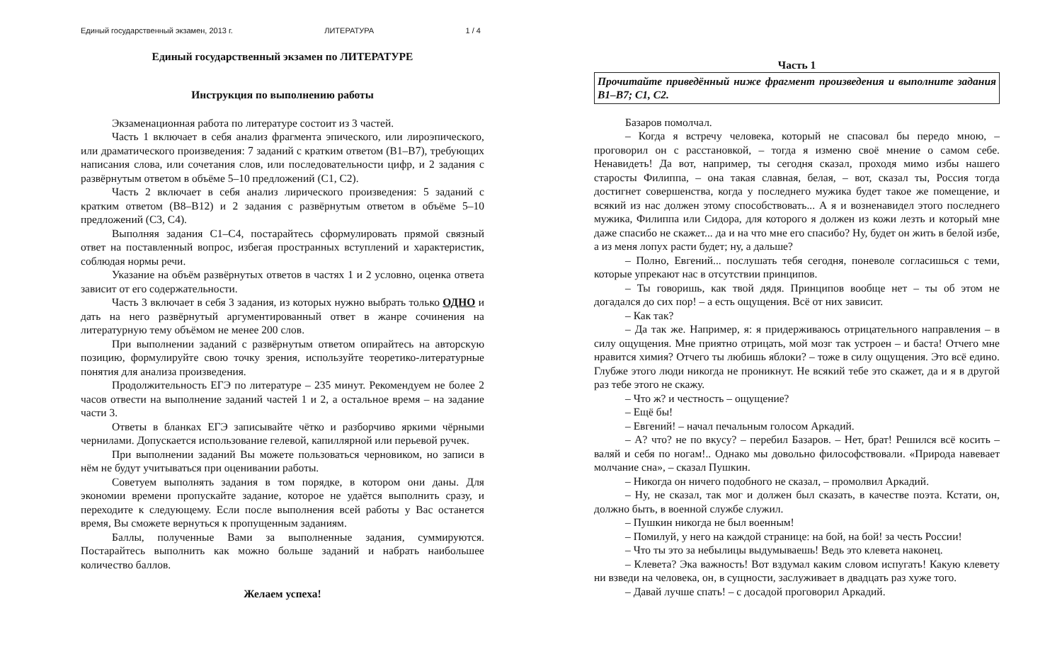Единый государственный экзамен, 2013 г. ЛИТЕРАТУРА 1 / 4
Единый государственный экзамен по ЛИТЕРАТУРЕ
Инструкция по выполнению работы
Экзаменационная работа по литературе состоит из 3 частей.
Часть 1 включает в себя анализ фрагмента эпического, или лироэпического, или драматического произведения: 7 заданий с кратким ответом (В1–В7), требующих написания слова, или сочетания слов, или последовательности цифр, и 2 задания с развёрнутым ответом в объёме 5–10 предложений (С1, С2).
Часть 2 включает в себя анализ лирического произведения: 5 заданий с кратким ответом (В8–В12) и 2 задания с развёрнутым ответом в объёме 5–10 предложений (С3, С4).
Выполняя задания С1–С4, постарайтесь сформулировать прямой связный ответ на поставленный вопрос, избегая пространных вступлений и характеристик, соблюдая нормы речи.
Указание на объём развёрнутых ответов в частях 1 и 2 условно, оценка ответа зависит от его содержательности.
Часть 3 включает в себя 3 задания, из которых нужно выбрать только ОДНО и дать на него развёрнутый аргументированный ответ в жанре сочинения на литературную тему объёмом не менее 200 слов.
При выполнении заданий с развёрнутым ответом опирайтесь на авторскую позицию, формулируйте свою точку зрения, используйте теоретико-литературные понятия для анализа произведения.
Продолжительность ЕГЭ по литературе – 235 минут. Рекомендуем не более 2 часов отвести на выполнение заданий частей 1 и 2, а остальное время – на задание части 3.
Ответы в бланках ЕГЭ записывайте чётко и разборчиво яркими чёрными чернилами. Допускается использование гелевой, капиллярной или перьевой ручек.
При выполнении заданий Вы можете пользоваться черновиком, но записи в нём не будут учитываться при оценивании работы.
Советуем выполнять задания в том порядке, в котором они даны. Для экономии времени пропускайте задание, которое не удаётся выполнить сразу, и переходите к следующему. Если после выполнения всей работы у Вас останется время, Вы сможете вернуться к пропущенным заданиям.
Баллы, полученные Вами за выполненные задания, суммируются. Постарайтесь выполнить как можно больше заданий и набрать наибольшее количество баллов.
Желаем успеха!
Часть 1
Прочитайте приведённый ниже фрагмент произведения и выполните задания В1–В7; С1, С2.
Базаров помолчал.
– Когда я встречу человека, который не спасовал бы передо мною, – проговорил он с расстановкой, – тогда я изменю своё мнение о самом себе. Ненавидеть! Да вот, например, ты сегодня сказал, проходя мимо избы нашего старосты Филиппа, – она такая славная, белая, – вот, сказал ты, Россия тогда достигнет совершенства, когда у последнего мужика будет такое же помещение, и всякий из нас должен этому способствовать... А я и возненавидел этого последнего мужика, Филиппа или Сидора, для которого я должен из кожи лезть и который мне даже спасибо не скажет... да и на что мне его спасибо? Ну, будет он жить в белой избе, а из меня лопух расти будет; ну, а дальше?
– Полно, Евгений... послушать тебя сегодня, поневоле согласишься с теми, которые упрекают нас в отсутствии принципов.
– Ты говоришь, как твой дядя. Принципов вообще нет – ты об этом не догадался до сих пор! – а есть ощущения. Всё от них зависит.
– Как так?
– Да так же. Например, я: я придерживаюсь отрицательного направления – в силу ощущения. Мне приятно отрицать, мой мозг так устроен – и баста! Отчего мне нравится химия? Отчего ты любишь яблоки? – тоже в силу ощущения. Это всё едино. Глубже этого люди никогда не проникнут. Не всякий тебе это скажет, да и я в другой раз тебе этого не скажу.
– Что ж? и честность – ощущение?
– Ещё бы!
– Евгений! – начал печальным голосом Аркадий.
– А? что? не по вкусу? – перебил Базаров. – Нет, брат! Решился всё косить – валяй и себя по ногам!.. Однако мы довольно философствовали. «Природа навевает молчание сна», – сказал Пушкин.
– Никогда он ничего подобного не сказал, – промолвил Аркадий.
– Ну, не сказал, так мог и должен был сказать, в качестве поэта. Кстати, он, должно быть, в военной службе служил.
– Пушкин никогда не был военным!
– Помилуй, у него на каждой странице: на бой, на бой! за честь России!
– Что ты это за небылицы выдумываешь! Ведь это клевета наконец.
– Клевета? Эка важность! Вот вздумал каким словом испугать! Какую клевету ни взведи на человека, он, в сущности, заслуживает в двадцать раз хуже того.
– Давай лучше спать! – с досадой проговорил Аркадий.